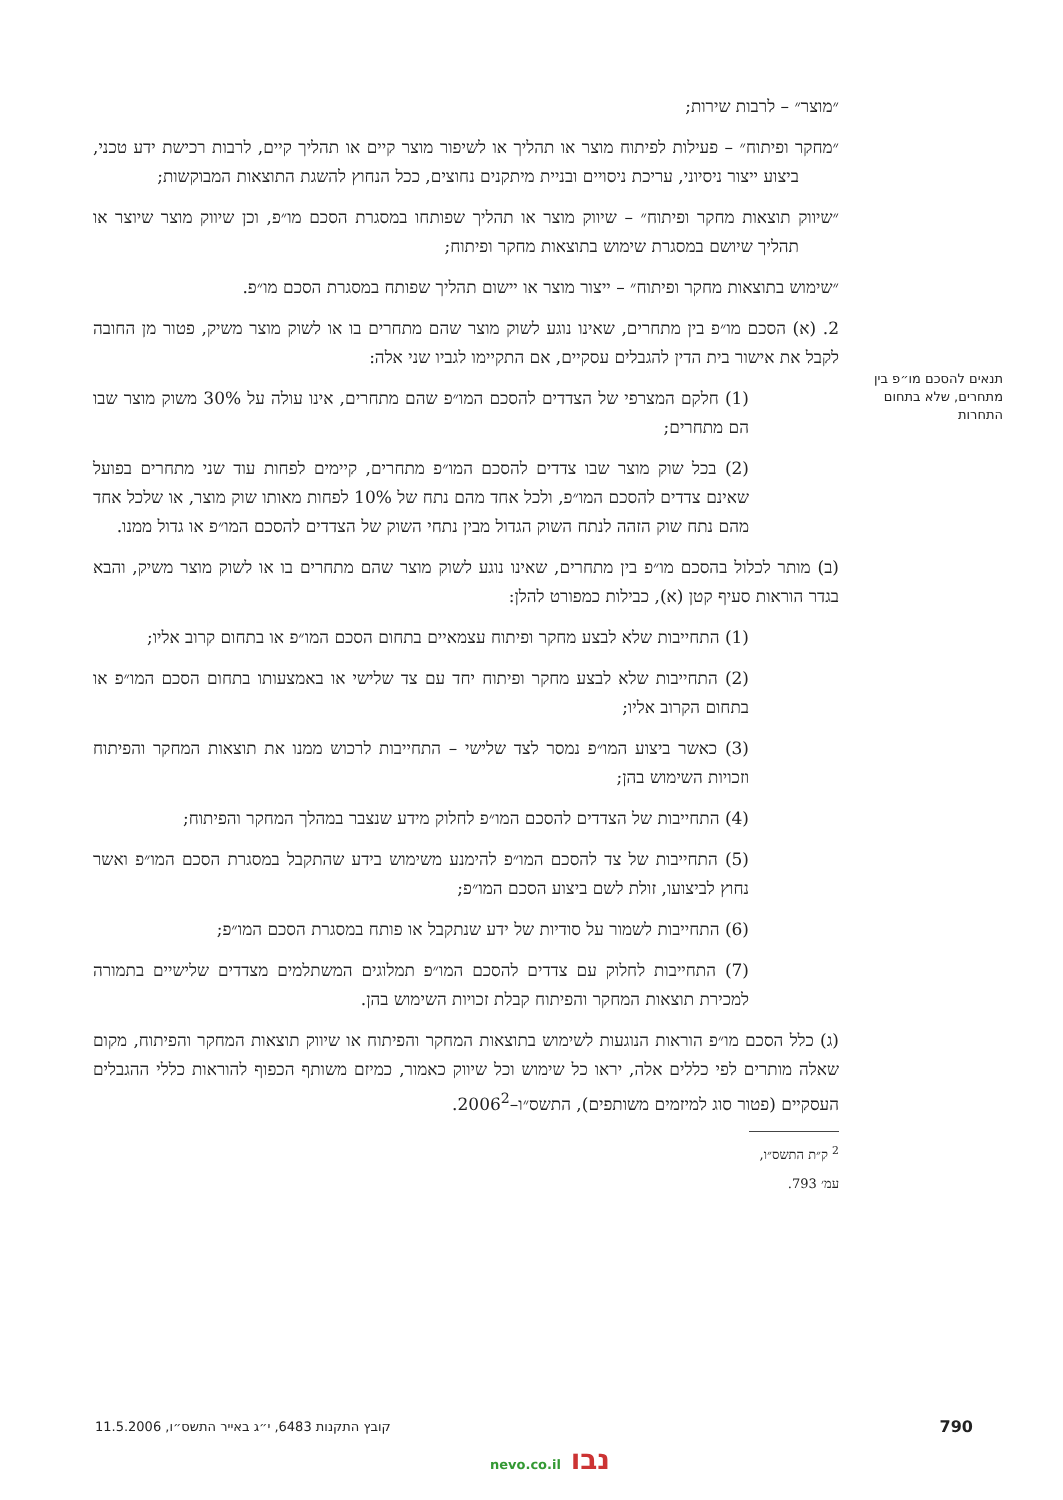תנאים להסכם מו״פ בין מתחרים, שלא בתחום התחרות
״מוצר״ – לרבות שירות;
״מחקר ופיתוח״ – פעילות לפיתוח מוצר או תהליך או לשיפור מוצר קיים או תהליך קיים, לרבות רכישת ידע טכני, ביצוע ייצור ניסיוני, עריכת ניסויים ובניית מיתקנים נחוצים, ככל הנחוץ להשגת התוצאות המבוקשות;
״שיווק תוצאות מחקר ופיתוח״ – שיווק מוצר או תהליך שפותחו במסגרת הסכם מו״פ, וכן שיווק מוצר שיוצר או תהליך שיושם במסגרת שימוש בתוצאות מחקר ופיתוח;
״שימוש בתוצאות מחקר ופיתוח״ – ייצור מוצר או יישום תהליך שפותח במסגרת הסכם מו״פ.
2. (א) הסכם מו״פ בין מתחרים, שאינו נוגע לשוק מוצר שהם מתחרים בו או לשוק מוצר משיק, פטור מן החובה לקבל את אישור בית הדין להגבלים עסקיים, אם התקיימו לגביו שני אלה:
(1) חלקם המצרפי של הצדדים להסכם המו״פ שהם מתחרים, אינו עולה על 30% משוק מוצר שבו הם מתחרים;
(2) בכל שוק מוצר שבו צדדים להסכם המו״פ מתחרים, קיימים לפחות עוד שני מתחרים בפועל שאינם צדדים להסכם המו״פ, ולכל אחד מהם נתח של 10% לפחות מאותו שוק מוצר, או שלכל אחד מהם נתח שוק הזהה לנתח השוק הגדול מבין נתחי השוק של הצדדים להסכם המו״פ או גדול ממנו.
(ב) מותר לכלול בהסכם מו״פ בין מתחרים, שאינו נוגע לשוק מוצר שהם מתחרים בו או לשוק מוצר משיק, והבא בגדר הוראות סעיף קטן (א), כבילות כמפורט להלן:
(1) התחייבות שלא לבצע מחקר ופיתוח עצמאיים בתחום הסכם המו״פ או בתחום קרוב אליו;
(2) התחייבות שלא לבצע מחקר ופיתוח יחד עם צד שלישי או באמצעותו בתחום הסכם המו״פ או בתחום הקרוב אליו;
(3) כאשר ביצוע המו״פ נמסר לצד שלישי – התחייבות לרכוש ממנו את תוצאות המחקר והפיתוח וזכויות השימוש בהן;
(4) התחייבות של הצדדים להסכם המו״פ לחלוק מידע שנצבר במהלך המחקר והפיתוח;
(5) התחייבות של צד להסכם המו״פ להימנע משימוש בידע שהתקבל במסגרת הסכם המו״פ ואשר נחוץ לביצועו, זולת לשם ביצוע הסכם המו״פ;
(6) התחייבות לשמור על סודיות של ידע שנתקבל או פותח במסגרת הסכם המו״פ;
(7) התחייבות לחלוק עם צדדים להסכם המו״פ תמלוגים המשתלמים מצדדים שלישיים בתמורה למכירת תוצאות המחקר והפיתוח קבלת זכויות השימוש בהן.
(ג) כלל הסכם מו״פ הוראות הנוגעות לשימוש בתוצאות המחקר והפיתוח או שיווק תוצאות המחקר והפיתוח, מקום שאלה מותרים לפי כללים אלה, יראו כל שימוש וכל שיווק כאמור, כמיזם משותף הכפוף להוראות כללי ההגבלים העסקיים (פטור סוג למיזמים משותפים), התשס״ו–2006<sup>2</sup>.
<sup>2</sup> ק״ת התשס״ו, עמ׳ 793.
790 קובץ התקנות 6483, י״ג באייר התשס״ו, 11.5.2006
נבו nevo.co.il